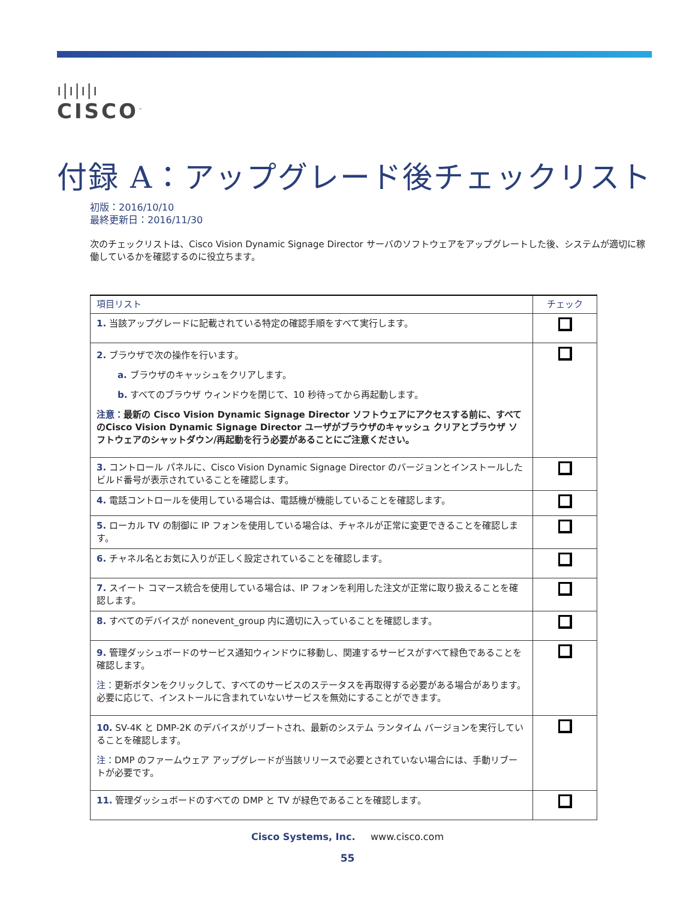ı|ı|ı|ı
CISCO<sup>™</sup>
付録 A：アップグレード後チェックリスト
初版：2016/10/10
最終更新日：2016/11/30
次のチェックリストは、Cisco Vision Dynamic Signage Director サーバのソフトウェアをアップグレートした後、システムが適切に稼働しているかを確認するのに役立ちます。
| 項目リスト | チェック |
| --- | --- |
| 1. 当該アップグレードに記載されている特定の確認手順をすべて実行します。 | |
| 2. ブラウザで次の操作を行います。 a. ブラウザのキャッシュをクリアします。 b. すべてのブラウザ ウィンドウを閉じて、10 秒待ってから再起動します。 注意： 最新の Cisco Vision Dynamic Signage Director ソフトウェアにアクセスする前に、すべてのCisco Vision Dynamic Signage Director ユーザがブラウザのキャッシュ クリアとブラウザ ソフトウェアのシャットダウン/再起動を行う必要があることにご注意ください。 | |
| 3. コントロール パネルに、Cisco Vision Dynamic Signage Director のバージョンとインストールしたビルド番号が表示されていることを確認します。 | |
| 4. 電話コントロールを使用している場合は、電話機が機能していることを確認します。 | |
| 5. ローカル TV の制御に IP フォンを使用している場合は、チャネルが正常に変更できることを確認します。 | |
| 6. チャネル名とお気に入りが正しく設定されていることを確認します。 | |
| 7. スイート コマース統合を使用している場合は、IP フォンを利用した注文が正常に取り扱えることを確認します。 | |
| 8. すべてのデバイスが nonevent_group 内に適切に入っていることを確認します。 | |
| 9. 管理ダッシュボードのサービス通知ウィンドウに移動し、関連するサービスがすべて緑色であることを確認します。 注： 更新ボタンをクリックして、すべてのサービスのステータスを再取得する必要がある場合があります。必要に応じて、インストールに含まれていないサービスを無効にすることができます。 | |
| 10. SV-4K と DMP-2K のデバイスがリブートされ、最新のシステム ランタイム バージョンを実行していることを確認します。 注： DMP のファームウェア アップグレードが当該リリースで必要とされていない場合には、手動リブートが必要です。 | |
| 11. 管理ダッシュボードのすべての DMP と TV が緑色であることを確認します。 | |
Cisco Systems, Inc. www.cisco.com
55